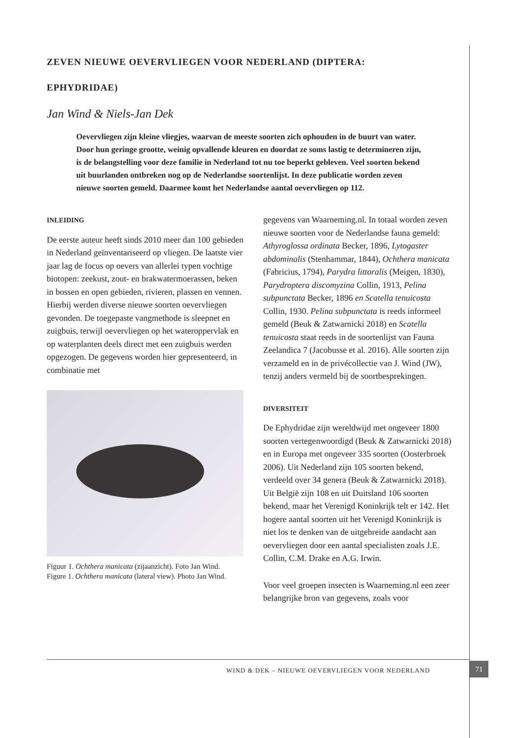ZEVEN NIEUWE OEVERVLIEGEN VOOR NEDERLAND (DIPTERA:
EPHYDRIDAE)
Jan Wind & Niels-Jan Dek
Oevervliegen zijn kleine vliegjes, waarvan de meeste soorten zich ophouden in de buurt van water. Door hun geringe grootte, weinig opvallende kleuren en doordat ze soms lastig te determineren zijn, is de belangstelling voor deze familie in Nederland tot nu toe beperkt gebleven. Veel soorten bekend uit buurlanden ontbreken nog op de Nederlandse soortenlijst. In deze publicatie worden zeven nieuwe soorten gemeld. Daarmee komt het Nederlandse aantal oevervliegen op 112.
INLEIDING
De eerste auteur heeft sinds 2010 meer dan 100 gebieden in Nederland geïnventariseerd op vliegen. De laatste vier jaar lag de focus op oevers van allerlei typen vochtige biotopen: zeekust, zout- en brakwatermoerassen, beken in bossen en open gebieden, rivieren, plassen en vennen. Hierbij werden diverse nieuwe soorten oevervliegen gevonden. De toegepaste vangmethode is sleepnet en zuigbuis, terwijl oevervliegen op het wateroppervlak en op waterplanten deels direct met een zuigbuis werden opgezogen. De gegevens worden hier gepresenteerd, in combinatie met
Figuur 1. Ochthera manicata (zijaanzicht). Foto Jan Wind.
Figure 1. Ochthera manicata (lateral view). Photo Jan Wind.
gegevens van Waarneming.nl. In totaal worden zeven nieuwe soorten voor de Nederlandse fauna gemeld: Athyroglossa ordinata Becker, 1896, Lytogaster abdominalis (Stenhammar, 1844), Ochthera manicata (Fabricius, 1794), Parydra littoralis (Meigen, 1830), Parydroptera discomyzina Collin, 1913, Pelina subpunctata Becker, 1896 en Scatella tenuicosta Collin, 1930. Pelina subpunctata is reeds informeel gemeld (Beuk & Zatwarnicki 2018) en Scatella tenuicosta staat reeds in de soortenlijst van Fauna Zeelandica 7 (Jacobusse et al. 2016). Alle soorten zijn verzameld en in de privécollectie van J. Wind (JW), tenzij anders vermeld bij de soortbesprekingen.
DIVERSITEIT
De Ephydridae zijn wereldwijd met ongeveer 1800 soorten vertegenwoordigd (Beuk & Zatwarnicki 2018) en in Europa met ongeveer 335 soorten (Oosterbroek 2006). Uit Nederland zijn 105 soorten bekend, verdeeld over 34 genera (Beuk & Zatwarnicki 2018). Uit België zijn 108 en uit Duitsland 106 soorten bekend, maar het Verenigd Koninkrijk telt er 142. Het hogere aantal soorten uit het Verenigd Koninkrijk is niet los te denken van de uitgebreide aandacht aan oevervliegen door een aantal specialisten zoals J.E. Collin, C.M. Drake en A.G. Irwin.
Voor veel groepen insecten is Waarneming.nl een zeer belangrijke bron van gegevens, zoals voor
WIND & DEK – NIEUWE OEVERVLIEGEN VOOR NEDERLAND
71